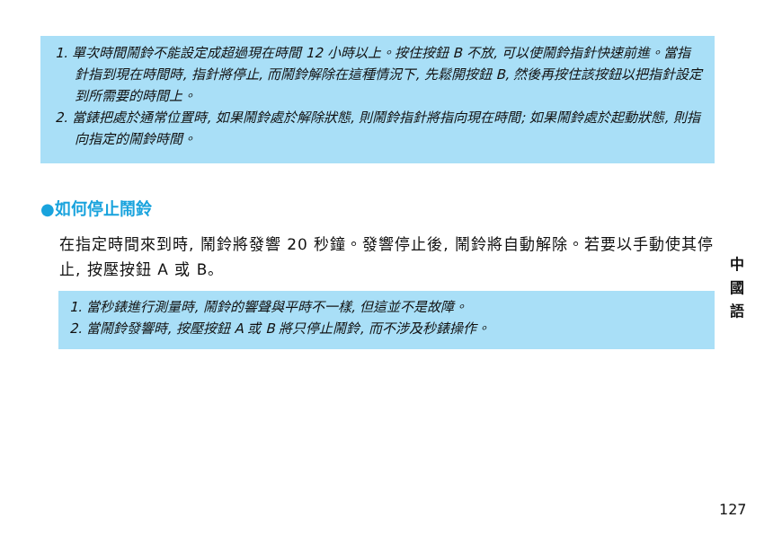1. 單次時間鬧鈴不能設定成超過現在時間 12 小時以上。按住按鈕 B 不放, 可以使鬧鈴指針快速前進。當指針指到現在時間時, 指針將停止, 而鬧鈴解除在這種情況下, 先鬆開按鈕 B, 然後再按住該按鈕以把指針設定到所需要的時間上。
2. 當錶把處於通常位置時, 如果鬧鈴處於解除狀態, 則鬧鈴指針將指向現在時間; 如果鬧鈴處於起動狀態, 則指向指定的鬧鈴時間。
●如何停止鬧鈴
在指定時間來到時, 鬧鈴將發響 20 秒鐘。發響停止後, 鬧鈴將自動解除。若要以手動使其停止, 按壓按鈕 A 或 B。
1. 當秒錶進行測量時, 鬧鈴的響聲與平時不一樣, 但這並不是故障。
2. 當鬧鈴發響時, 按壓按鈕 A 或 B 將只停止鬧鈴, 而不涉及秒錶操作。
中 國 語
127